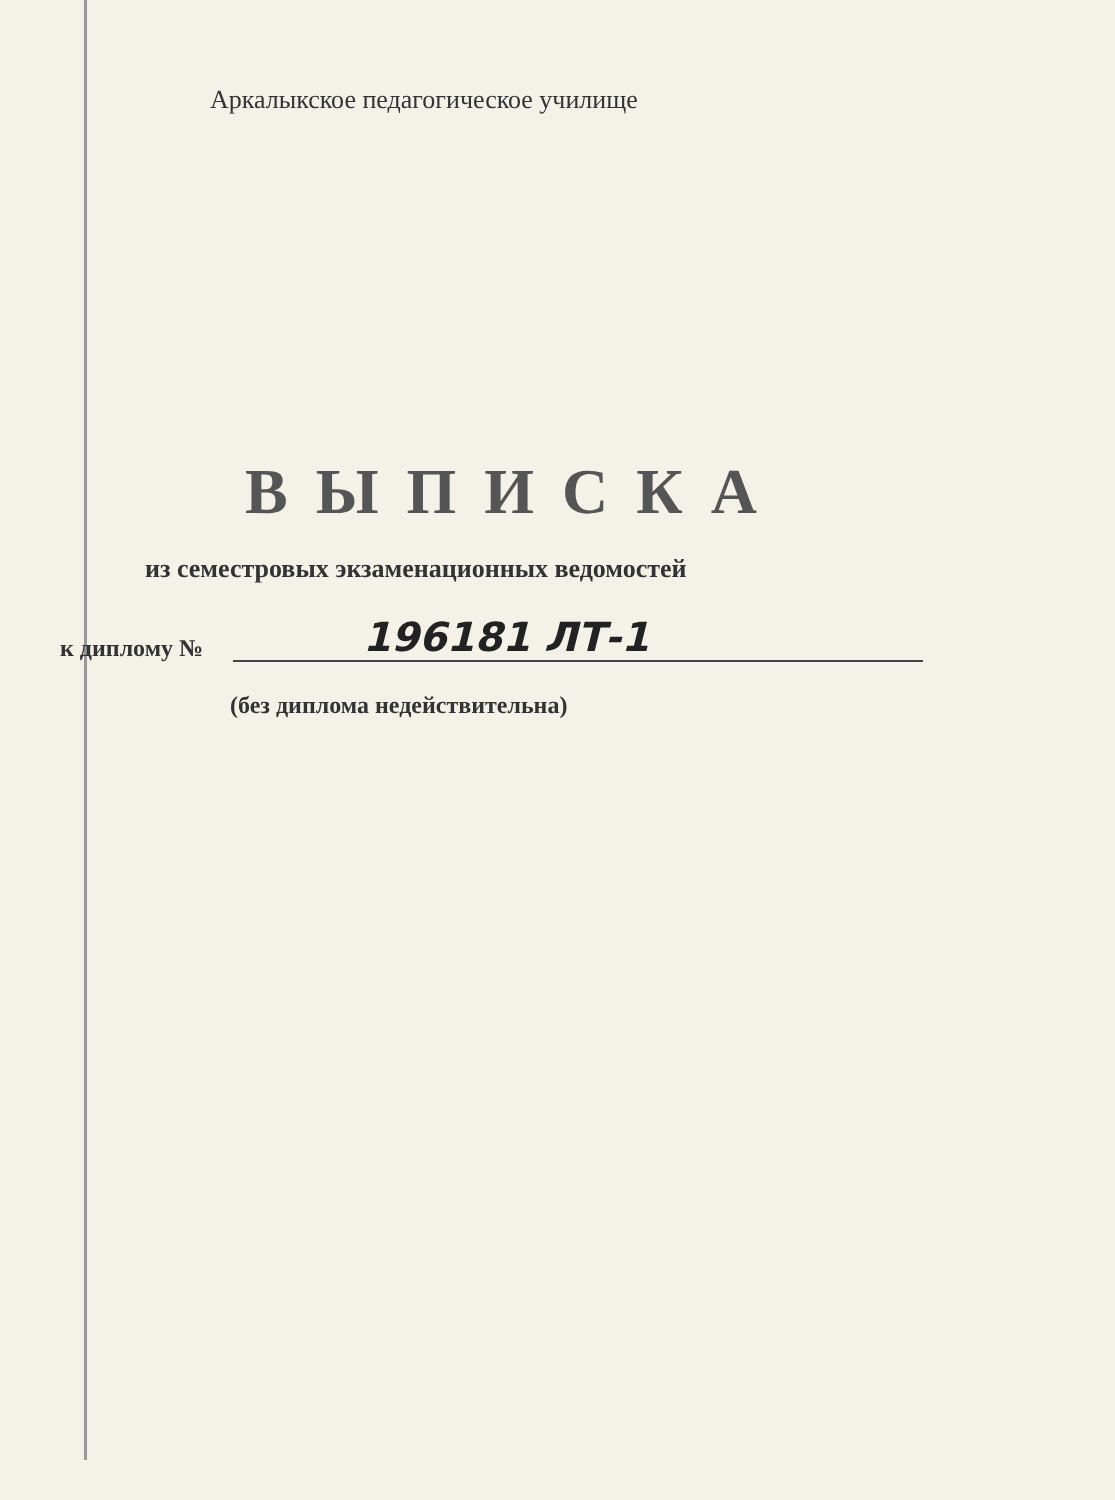Аркалыкское педагогическое училище
ВЫПИСКА
из семестровых экзаменационных ведомостей
к диплому № 196181 ЛТ-1
(без диплома недействительна)